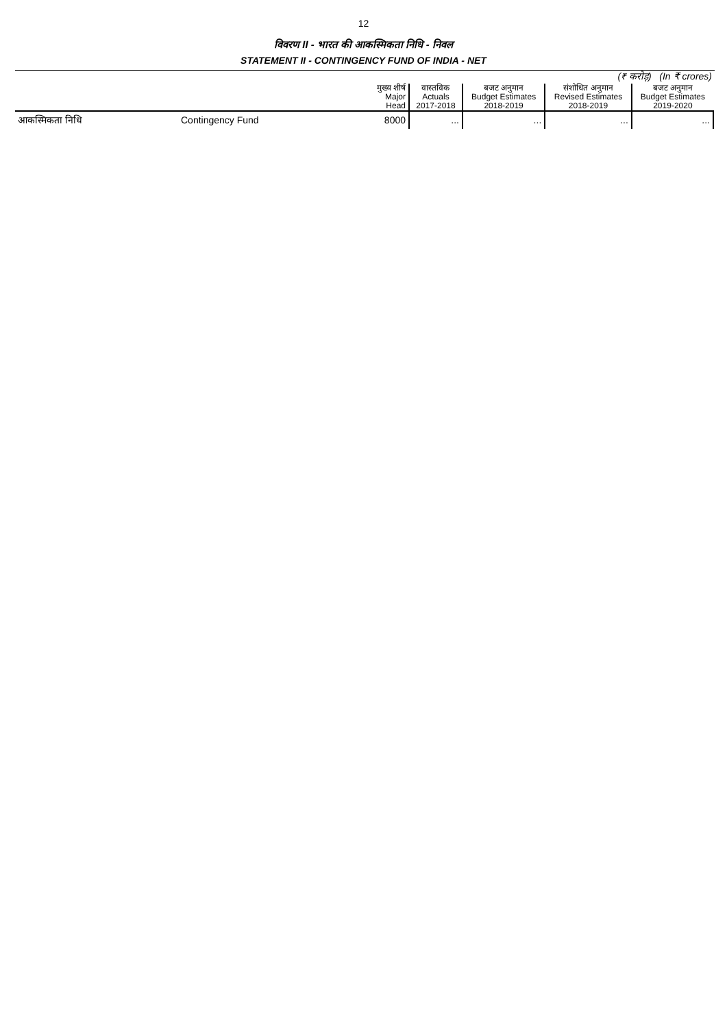12
विवरण II - भारत की आकस्मिकता निधि - निवल
STATEMENT II - CONTINGENCY FUND OF INDIA - NET
| (₹ करोड़) (In ₹ crores) | | | | | | |
| | | मुख्य शीर्ष Major Head | वास्तविक Actuals 2017-2018 | बजट अनुमान Budget Estimates 2018-2019 | संशोधित अनुमान Revised Estimates 2018-2019 | बजट अनुमान Budget Estimates 2019-2020 |
| आकस्मिकता निधि | Contingency Fund | 8000 | ... | ... | ... | ... |